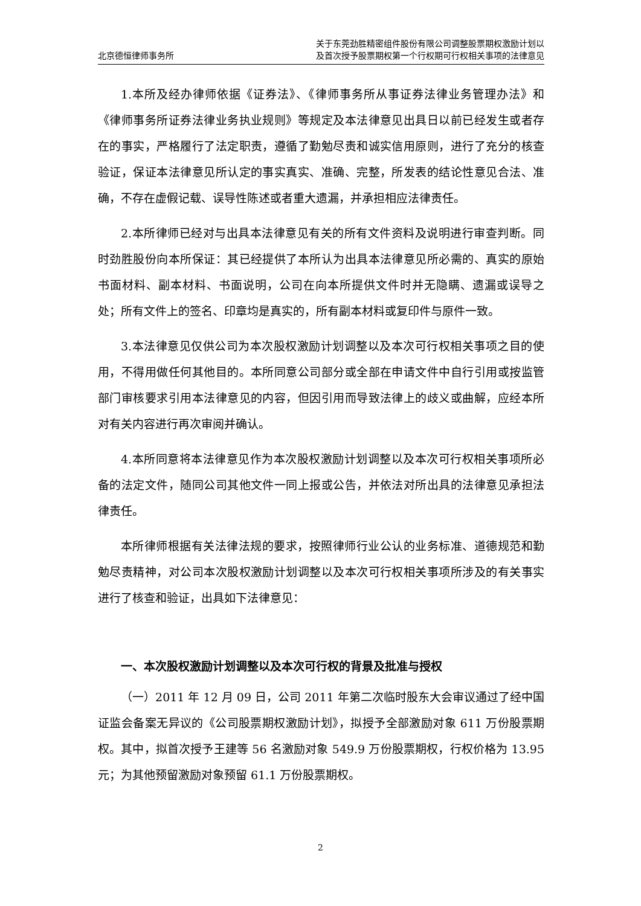北京德恒律师事务所
关于东莞劲胜精密组件股份有限公司调整股票期权激励计划以
及首次授予股票期权第一个行权期可行权相关事项的法律意见
1.本所及经办律师依据《证券法》、《律师事务所从事证券法律业务管理办法》和《律师事务所证券法律业务执业规则》等规定及本法律意见出具日以前已经发生或者存在的事实，严格履行了法定职责，遵循了勤勉尽责和诚实信用原则，进行了充分的核查验证，保证本法律意见所认定的事实真实、准确、完整，所发表的结论性意见合法、准确，不存在虚假记载、误导性陈述或者重大遗漏，并承担相应法律责任。
2.本所律师已经对与出具本法律意见有关的所有文件资料及说明进行审查判断。同时劲胜股份向本所保证：其已经提供了本所认为出具本法律意见所必需的、真实的原始书面材料、副本材料、书面说明，公司在向本所提供文件时并无隐瞒、遗漏或误导之处；所有文件上的签名、印章均是真实的，所有副本材料或复印件与原件一致。
3.本法律意见仅供公司为本次股权激励计划调整以及本次可行权相关事项之目的使用，不得用做任何其他目的。本所同意公司部分或全部在申请文件中自行引用或按监管部门审核要求引用本法律意见的内容，但因引用而导致法律上的歧义或曲解，应经本所对有关内容进行再次审阅并确认。
4.本所同意将本法律意见作为本次股权激励计划调整以及本次可行权相关事项所必备的法定文件，随同公司其他文件一同上报或公告，并依法对所出具的法律意见承担法律责任。
本所律师根据有关法律法规的要求，按照律师行业公认的业务标准、道德规范和勤勉尽责精神，对公司本次股权激励计划调整以及本次可行权相关事项所涉及的有关事实进行了核查和验证，出具如下法律意见：
一、本次股权激励计划调整以及本次可行权的背景及批准与授权
（一）2011 年 12 月 09 日，公司 2011 年第二次临时股东大会审议通过了经中国证监会备案无异议的《公司股票期权激励计划》，拟授予全部激励对象 611 万份股票期权。其中，拟首次授予王建等 56 名激励对象 549.9 万份股票期权，行权价格为 13.95 元；为其他预留激励对象预留 61.1 万份股票期权。
2